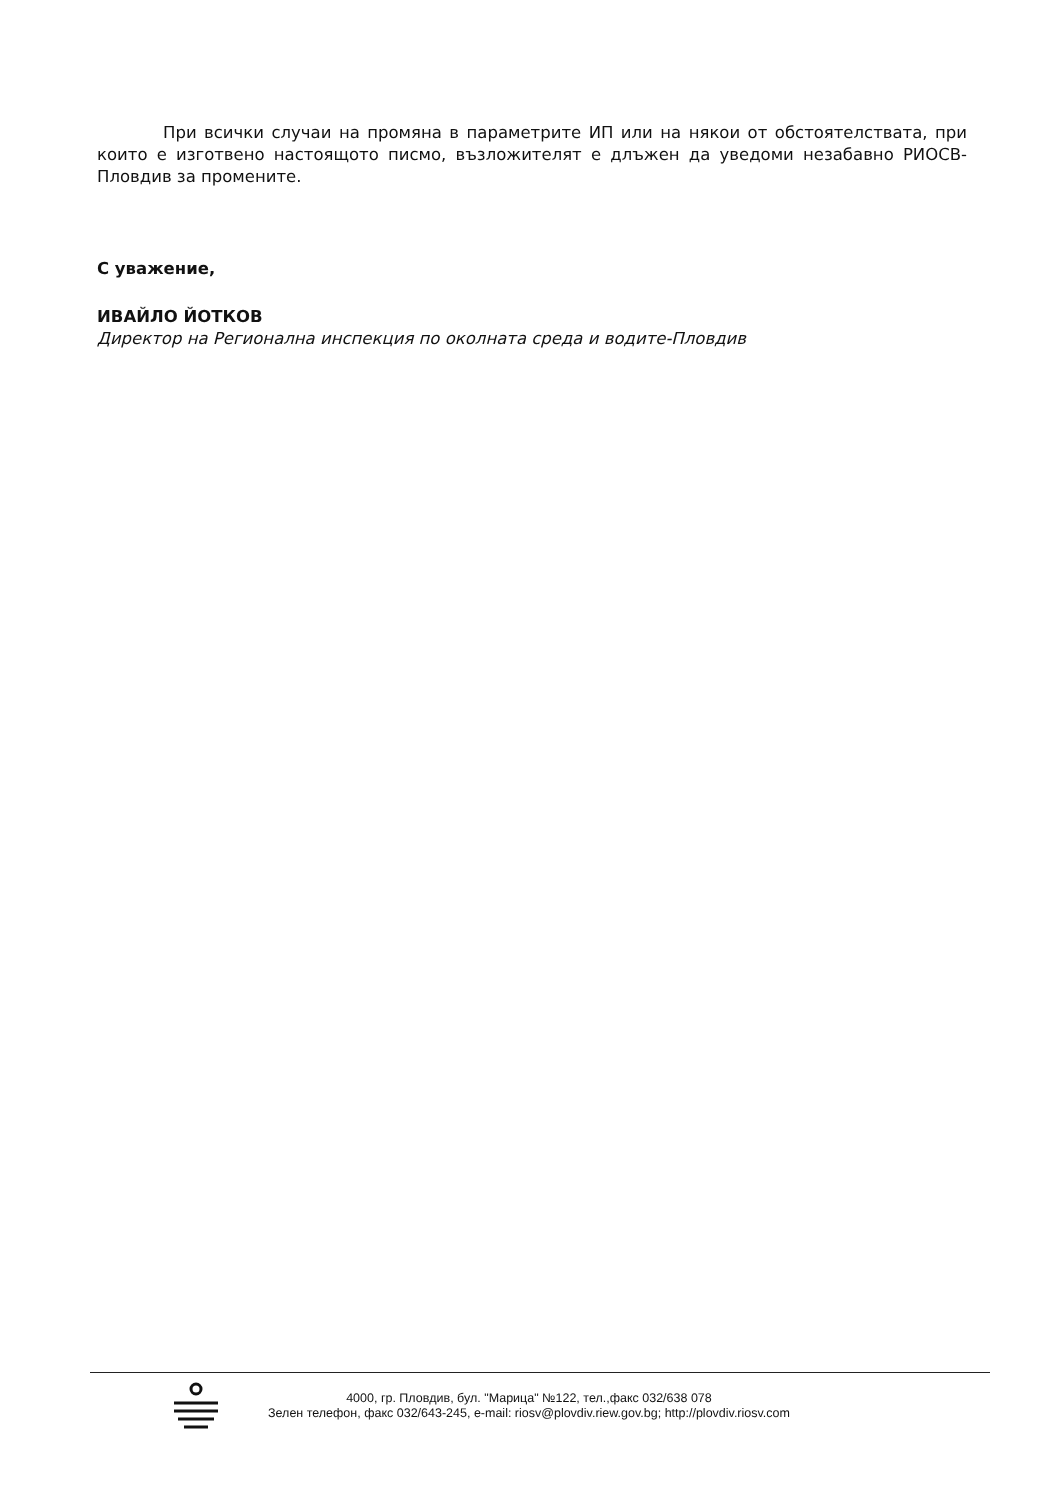При всички случаи на промяна в параметрите ИП или на някои от обстоятелствата, при които е изготвено настоящото писмо, възложителят е длъжен да уведоми незабавно РИОСВ-Пловдив за промените.
С уважение,
ИВАЙЛО ЙОТКОВ
Директор на Регионална инспекция по околната среда и водите-Пловдив
4000, гр. Пловдив, бул. "Марица" №122, тел.,факс 032/638 078
Зелен телефон, факс 032/643-245, e-mail: riosv@plovdiv.riew.gov.bg; http://plovdiv.riosv.com